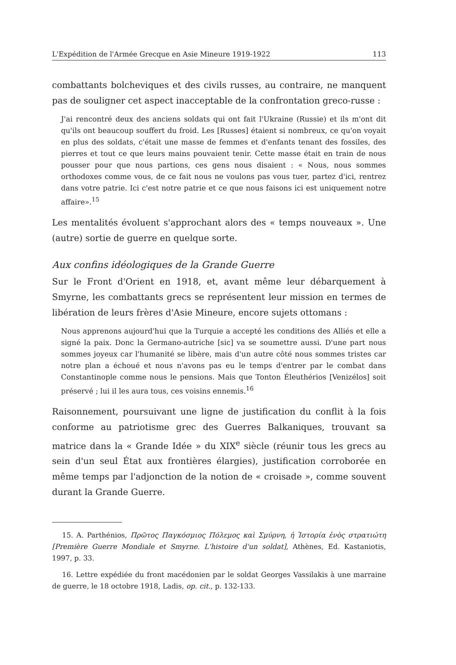L'Expédition de l'Armée Grecque en Asie Mineure 1919-1922 113
combattants bolcheviques et des civils russes, au contraire, ne manquent pas de souligner cet aspect inacceptable de la confrontation greco-russe :
J'ai rencontré deux des anciens soldats qui ont fait l'Ukraine (Russie) et ils m'ont dit qu'ils ont beaucoup souffert du froid. Les [Russes] étaient si nombreux, ce qu'on voyait en plus des soldats, c'était une masse de femmes et d'enfants tenant des fossiles, des pierres et tout ce que leurs mains pouvaient tenir. Cette masse était en train de nous pousser pour que nous partions, ces gens nous disaient : « Nous, nous sommes orthodoxes comme vous, de ce fait nous ne voulons pas vous tuer, partez d'ici, rentrez dans votre patrie. Ici c'est notre patrie et ce que nous faisons ici est uniquement notre affaire».<sup>15</sup>
Les mentalités évoluent s'approchant alors des « temps nouveaux ». Une (autre) sortie de guerre en quelque sorte.
Aux confins idéologiques de la Grande Guerre
Sur le Front d'Orient en 1918, et, avant même leur débarquement à Smyrne, les combattants grecs se représentent leur mission en termes de libération de leurs frères d'Asie Mineure, encore sujets ottomans :
Nous apprenons aujourd'hui que la Turquie a accepté les conditions des Alliés et elle a signé la paix. Donc la Germano-autriche [sic] va se soumettre aussi. D'une part nous sommes joyeux car l'humanité se libère, mais d'un autre côté nous sommes tristes car notre plan a échoué et nous n'avons pas eu le temps d'entrer par le combat dans Constantinople comme nous le pensions. Mais que Tonton Éleuthérios [Venizélos] soit préservé ; lui il les aura tous, ces voisins ennemis.<sup>16</sup>
Raisonnement, poursuivant une ligne de justification du conflit à la fois conforme au patriotisme grec des Guerres Balkaniques, trouvant sa matrice dans la « Grande Idée » du XIX<sup>e</sup> siècle (réunir tous les grecs au sein d'un seul État aux frontières élargies), justification corroborée en même temps par l'adjonction de la notion de « croisade », comme souvent durant la Grande Guerre.
15. A. Parthénios, Πρῶτος Παγκόσμιος Πόλεμος καὶ Σμύρνη, ἡ Ἱστορία ἑνὸς στρατιώτη [Première Guerre Mondiale et Smyrne. L'histoire d'un soldat], Athènes, Ed. Kastaniotis, 1997, p. 33.
16. Lettre expédiée du front macédonien par le soldat Georges Vassilakis à une marraine de guerre, le 18 octobre 1918, Ladis, op. cit., p. 132-133.